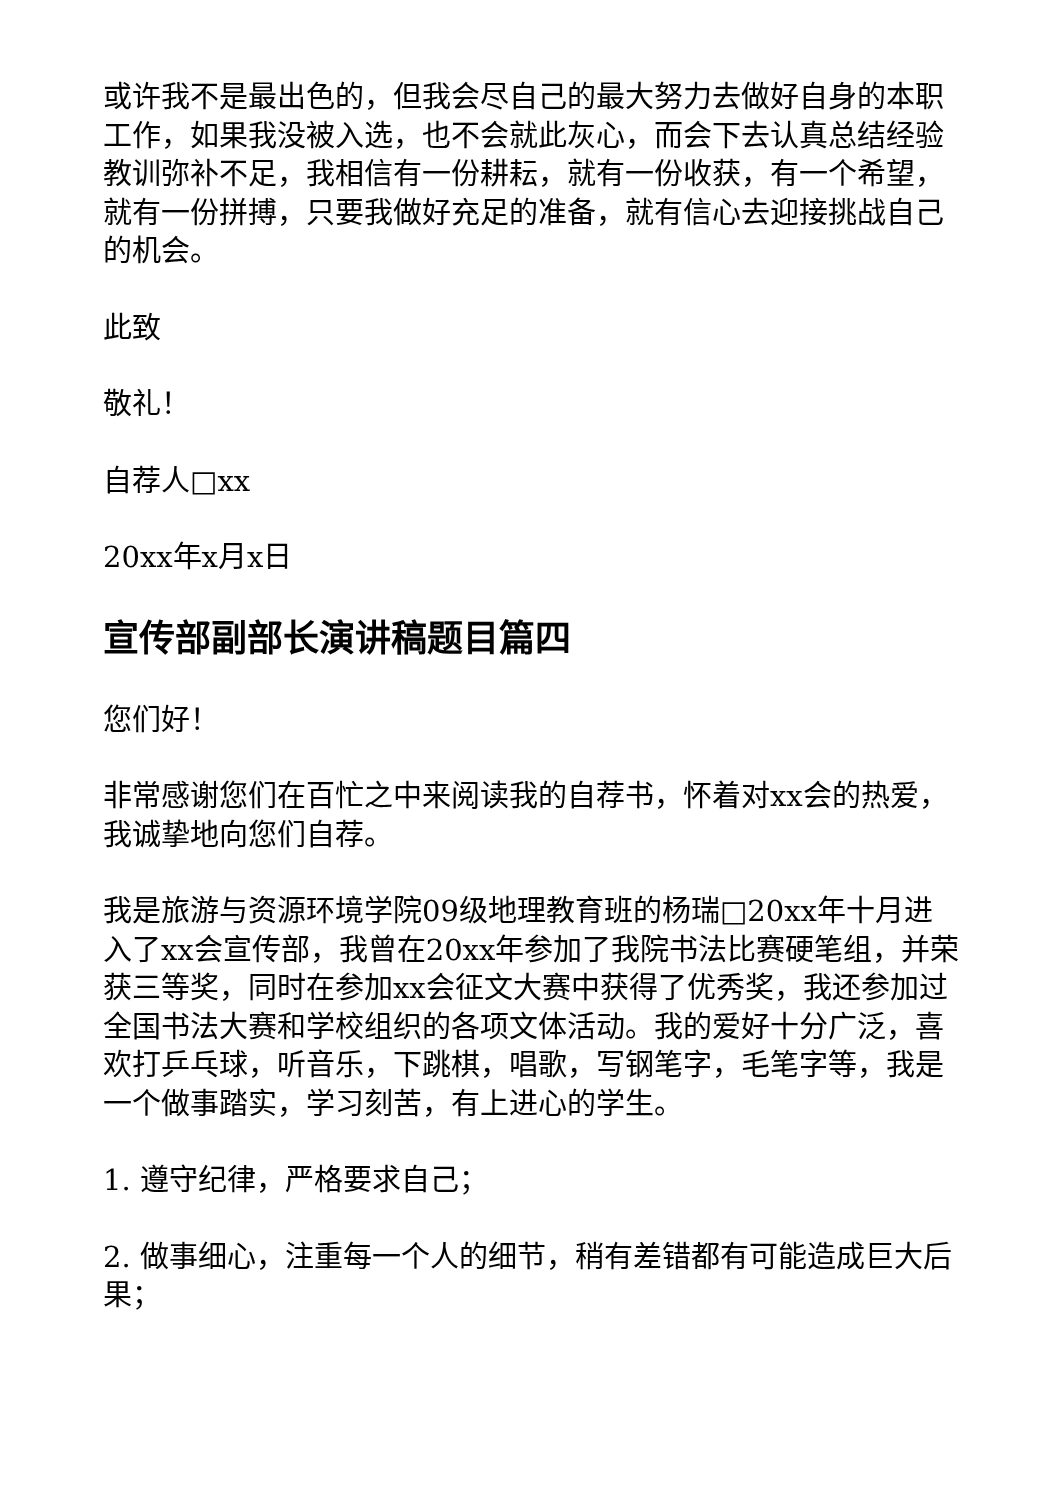或许我不是最出色的，但我会尽自己的最大努力去做好自身的本职工作，如果我没被入选，也不会就此灰心，而会下去认真总结经验教训弥补不足，我相信有一份耕耘，就有一份收获，有一个希望，就有一份拼搏，只要我做好充足的准备，就有信心去迎接挑战自己的机会。
此致
敬礼！
自荐人□xx
20xx年x月x日
宣传部副部长演讲稿题目篇四
您们好！
非常感谢您们在百忙之中来阅读我的自荐书，怀着对xx会的热爱，我诚挚地向您们自荐。
我是旅游与资源环境学院09级地理教育班的杨瑞□20xx年十月进入了xx会宣传部，我曾在20xx年参加了我院书法比赛硬笔组，并荣获三等奖，同时在参加xx会征文大赛中获得了优秀奖，我还参加过全国书法大赛和学校组织的各项文体活动。我的爱好十分广泛，喜欢打乒乓球，听音乐，下跳棋，唱歌，写钢笔字，毛笔字等，我是一个做事踏实，学习刻苦，有上进心的学生。
1. 遵守纪律，严格要求自己；
2. 做事细心，注重每一个人的细节，稍有差错都有可能造成巨大后果；